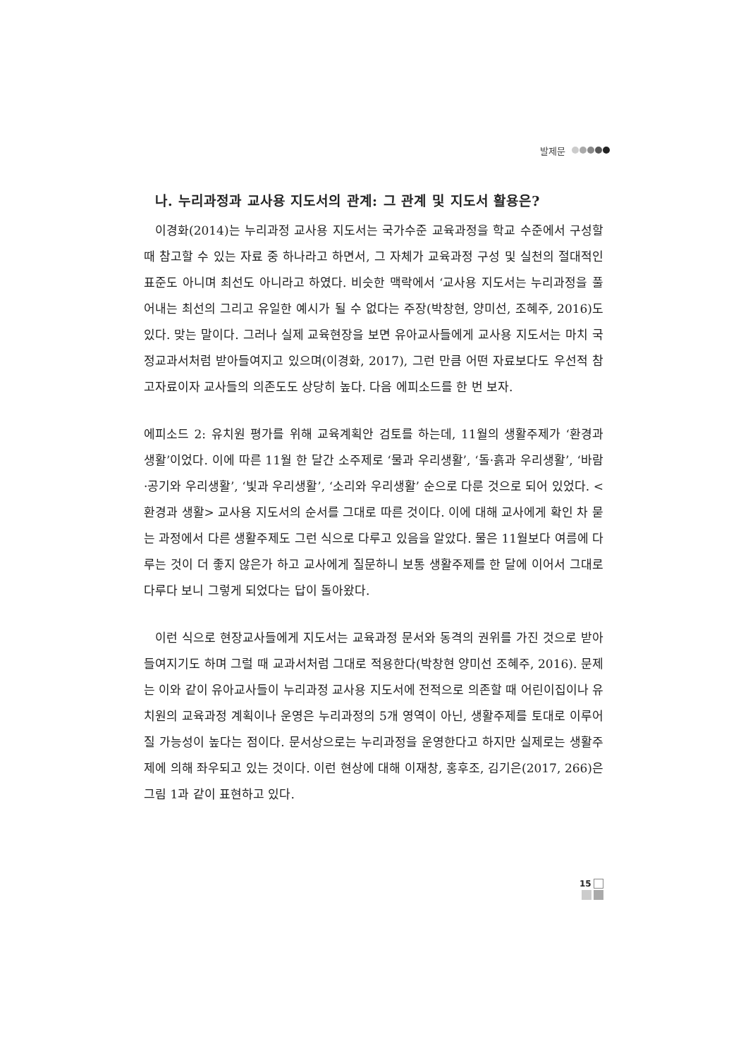발제문
나. 누리과정과 교사용 지도서의 관계: 그 관계 및 지도서 활용은?
이경화(2014)는 누리과정 교사용 지도서는 국가수준 교육과정을 학교 수준에서 구성할 때 참고할 수 있는 자료 중 하나라고 하면서, 그 자체가 교육과정 구성 및 실천의 절대적인 표준도 아니며 최선도 아니라고 하였다. 비슷한 맥락에서 ‘교사용 지도서는 누리과정을 풀어내는 최선의 그리고 유일한 예시가 될 수 없다는 주장(박창현, 양미선, 조혜주, 2016)도 있다. 맞는 말이다. 그러나 실제 교육현장을 보면 유아교사들에게 교사용 지도서는 마치 국정교과서처럼 받아들여지고 있으며(이경화, 2017), 그런 만큼 어떤 자료보다도 우선적 참고자료이자 교사들의 의존도도 상당히 높다. 다음 에피소드를 한 번 보자.
에피소드 2: 유치원 평가를 위해 교육계획안 검토를 하는데, 11월의 생활주제가 ‘환경과 생활’이었다. 이에 따른 11월 한 달간 소주제로 ‘물과 우리생활’, ‘돌·흙과 우리생활’, ‘바람·공기와 우리생활’, ‘빛과 우리생활’, ‘소리와 우리생활’ 순으로 다룬 것으로 되어 있었다. <환경과 생활> 교사용 지도서의 순서를 그대로 따른 것이다. 이에 대해 교사에게 확인 차 묻는 과정에서 다른 생활주제도 그런 식으로 다루고 있음을 알았다. 물은 11월보다 여름에 다루는 것이 더 좋지 않은가 하고 교사에게 질문하니 보통 생활주제를 한 달에 이어서 그대로 다루다 보니 그렇게 되었다는 답이 돌아왔다.
이런 식으로 현장교사들에게 지도서는 교육과정 문서와 동격의 권위를 가진 것으로 받아들여지기도 하며 그럴 때 교과서처럼 그대로 적용한다(박창현 양미선 조혜주, 2016). 문제는 이와 같이 유아교사들이 누리과정 교사용 지도서에 전적으로 의존할 때 어린이집이나 유치원의 교육과정 계획이나 운영은 누리과정의 5개 영역이 아닌, 생활주제를 토대로 이루어질 가능성이 높다는 점이다. 문서상으로는 누리과정을 운영한다고 하지만 실제로는 생활주제에 의해 좌우되고 있는 것이다. 이런 현상에 대해 이재창, 홍후조, 김기은(2017, 266)은 그림 1과 같이 표현하고 있다.
15